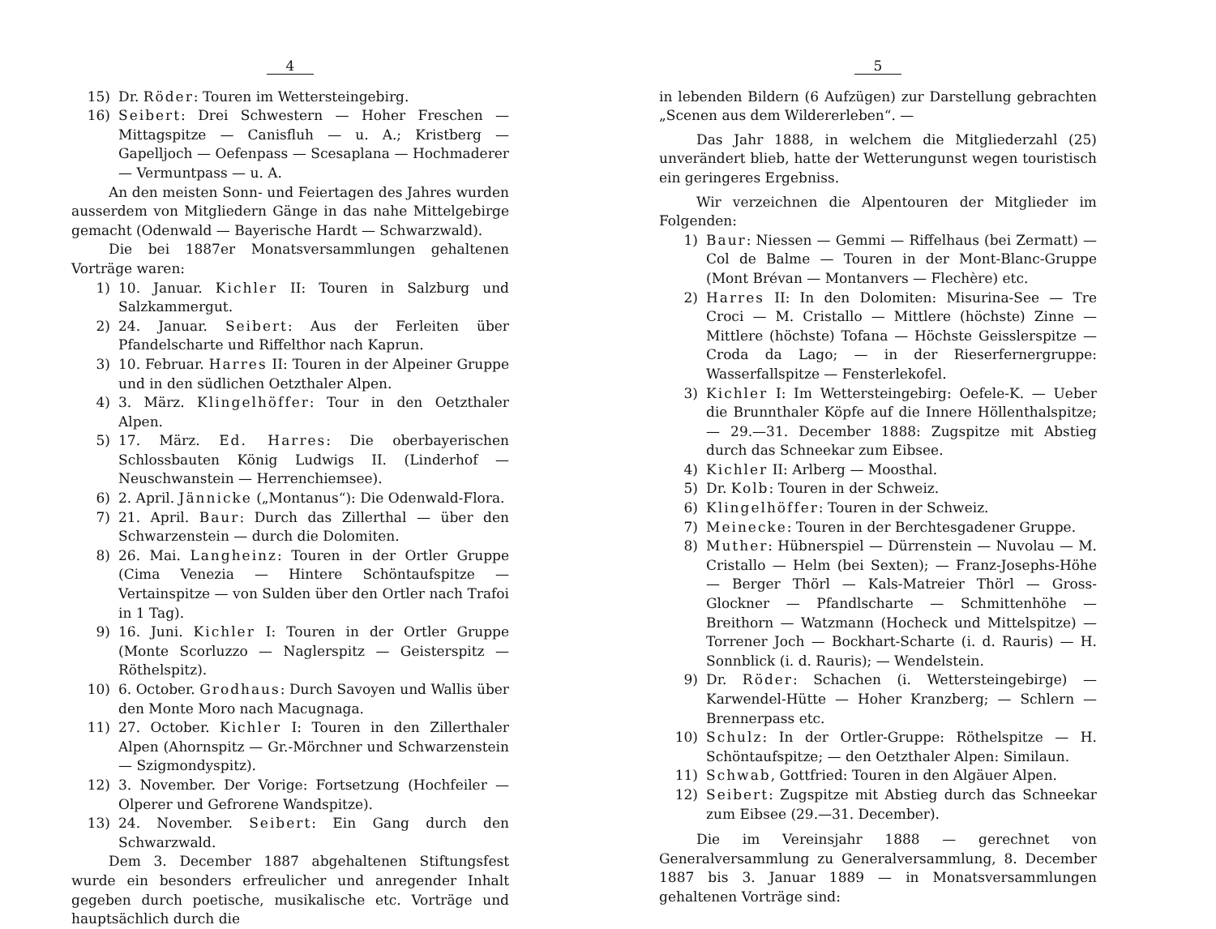4
15) Dr. Röder: Touren im Wettersteingebirg.
16) Seibert: Drei Schwestern — Hoher Freschen — Mittagspitze — Canisfluh — u. A.; Kristberg — Gapelljoch — Oefenpass — Scesaplana — Hochmaderer — Vermuntpass — u. A.
An den meisten Sonn- und Feiertagen des Jahres wurden ausserdem von Mitgliedern Gänge in das nahe Mittelgebirge gemacht (Odenwald — Bayerische Hardt — Schwarzwald).
Die bei 1887er Monatsversammlungen gehaltenen Vorträge waren:
1) 10. Januar. Kichler II: Touren in Salzburg und Salzkammergut.
2) 24. Januar. Seibert: Aus der Ferleiten über Pfandelscharte und Riffelthor nach Kaprun.
3) 10. Februar. Harres II: Touren in der Alpeiner Gruppe und in den südlichen Oetzthaler Alpen.
4) 3. März. Klingelhöffer: Tour in den Oetzthaler Alpen.
5) 17. März. Ed. Harres: Die oberbayerischen Schlossbauten König Ludwigs II. (Linderhof — Neuschwanstein — Herrenchiemsee).
6) 2. April. Jännicke („Montanus“): Die Odenwald-Flora.
7) 21. April. Baur: Durch das Zillerthal — über den Schwarzenstein — durch die Dolomiten.
8) 26. Mai. Langheinz: Touren in der Ortler Gruppe (Cima Venezia — Hintere Schöntaufspitze — Vertainspitze — von Sulden über den Ortler nach Trafoi in 1 Tag).
9) 16. Juni. Kichler I: Touren in der Ortler Gruppe (Monte Scorluzzo — Naglerspitz — Geisterspitz — Röthelspitz).
10) 6. October. Grodhaus: Durch Savoyen und Wallis über den Monte Moro nach Macugnaga.
11) 27. October. Kichler I: Touren in den Zillerthaler Alpen (Ahornspitz — Gr.-Mörchner und Schwarzenstein — Szigmondyspitz).
12) 3. November. Der Vorige: Fortsetzung (Hochfeiler — Olperer und Gefrorene Wandspitze).
13) 24. November. Seibert: Ein Gang durch den Schwarzwald.
Dem 3. December 1887 abgehaltenen Stiftungsfest wurde ein besonders erfreulicher und anregender Inhalt gegeben durch poetische, musikalische etc. Vorträge und hauptsächlich durch die
5
in lebenden Bildern (6 Aufzügen) zur Darstellung gebrachten „Scenen aus dem Wildererleben“. —
Das Jahr 1888, in welchem die Mitgliederzahl (25) unverändert blieb, hatte der Wetterungunst wegen touristisch ein geringeres Ergebniss.
Wir verzeichnen die Alpentouren der Mitglieder im Folgenden:
1) Baur: Niessen — Gemmi — Riffelhaus (bei Zermatt) — Col de Balme — Touren in der Mont-Blanc-Gruppe (Mont Brévan — Montanvers — Flechère) etc.
2) Harres II: In den Dolomiten: Misurina-See — Tre Croci — M. Cristallo — Mittlere (höchste) Zinne — Mittlere (höchste) Tofana — Höchste Geisslerspitze — Croda da Lago; — in der Rieserfernergruppe: Wasserfallspitze — Fensterlekofel.
3) Kichler I: Im Wettersteingebirg: Oefele-K. — Ueber die Brunnthaler Köpfe auf die Innere Höllenthalspitze; — 29.—31. December 1888: Zugspitze mit Abstieg durch das Schneekar zum Eibsee.
4) Kichler II: Arlberg — Moosthal.
5) Dr. Kolb: Touren in der Schweiz.
6) Klingelhöffer: Touren in der Schweiz.
7) Meinecke: Touren in der Berchtesgadener Gruppe.
8) Muther: Hübnerspiel — Dürrenstein — Nuvolau — M. Cristallo — Helm (bei Sexten); — Franz-Josephs-Höhe — Berger Thörl — Kals-Matreier Thörl — Gross-Glockner — Pfandlscharte — Schmittenhöhe — Breithorn — Watzmann (Hocheck und Mittelspitze) — Torrener Joch — Bockhart-Scharte (i. d. Rauris) — H. Sonnblick (i. d. Rauris); — Wendelstein.
9) Dr. Röder: Schachen (i. Wettersteingebirge) — Karwendel-Hütte — Hoher Kranzberg; — Schlern — Brennerpass etc.
10) Schulz: In der Ortler-Gruppe: Röthelspitze — H. Schöntaufspitze; — den Oetzthaler Alpen: Similaun.
11) Schwab, Gottfried: Touren in den Algäuer Alpen.
12) Seibert: Zugspitze mit Abstieg durch das Schneekar zum Eibsee (29.—31. December).
Die im Vereinsjahr 1888 — gerechnet von Generalversammlung zu Generalversammlung, 8. December 1887 bis 3. Januar 1889 — in Monatsversammlungen gehaltenen Vorträge sind: